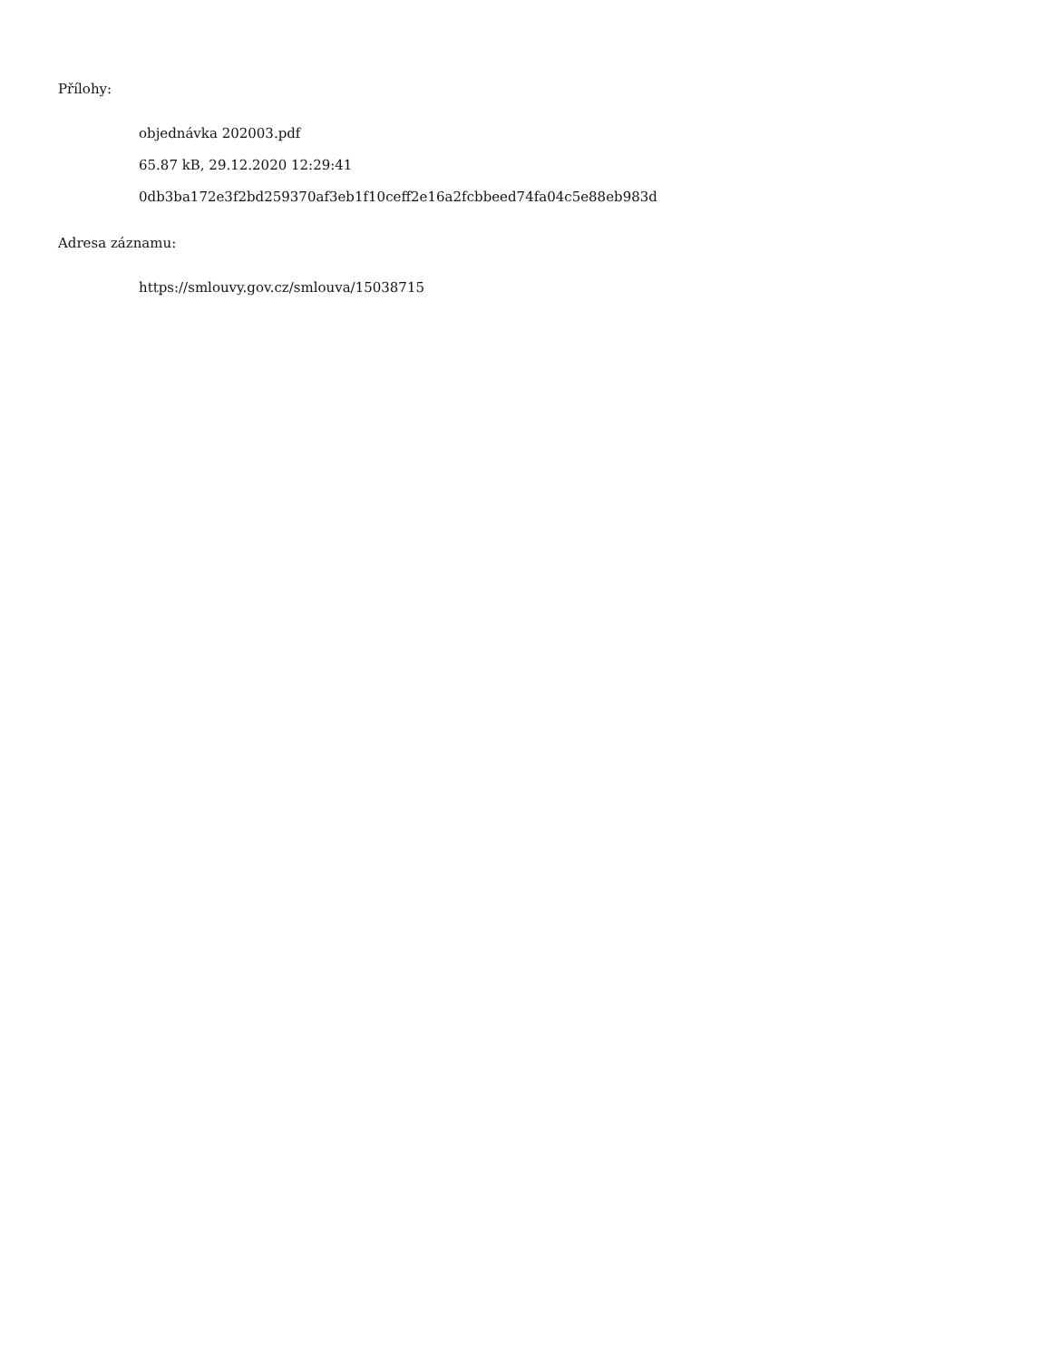Přílohy:
objednávka 202003.pdf
65.87 kB, 29.12.2020 12:29:41
0db3ba172e3f2bd259370af3eb1f10ceff2e16a2fcbbeed74fa04c5e88eb983d
Adresa záznamu:
https://smlouvy.gov.cz/smlouva/15038715